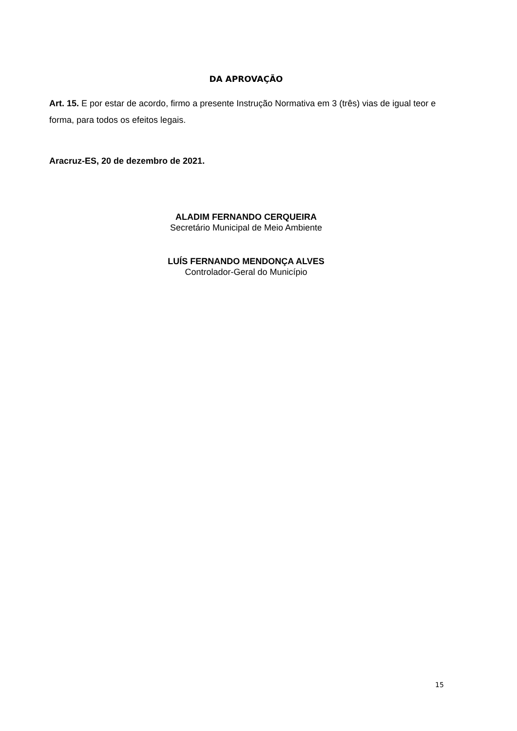DA APROVAÇÃO
Art. 15. E por estar de acordo, firmo a presente Instrução Normativa em 3 (três) vias de igual teor e forma, para todos os efeitos legais.
Aracruz-ES, 20 de dezembro de 2021.
ALADIM FERNANDO CERQUEIRA
Secretário Municipal de Meio Ambiente
LUÍS FERNANDO MENDONÇA ALVES
Controlador-Geral do Município
15